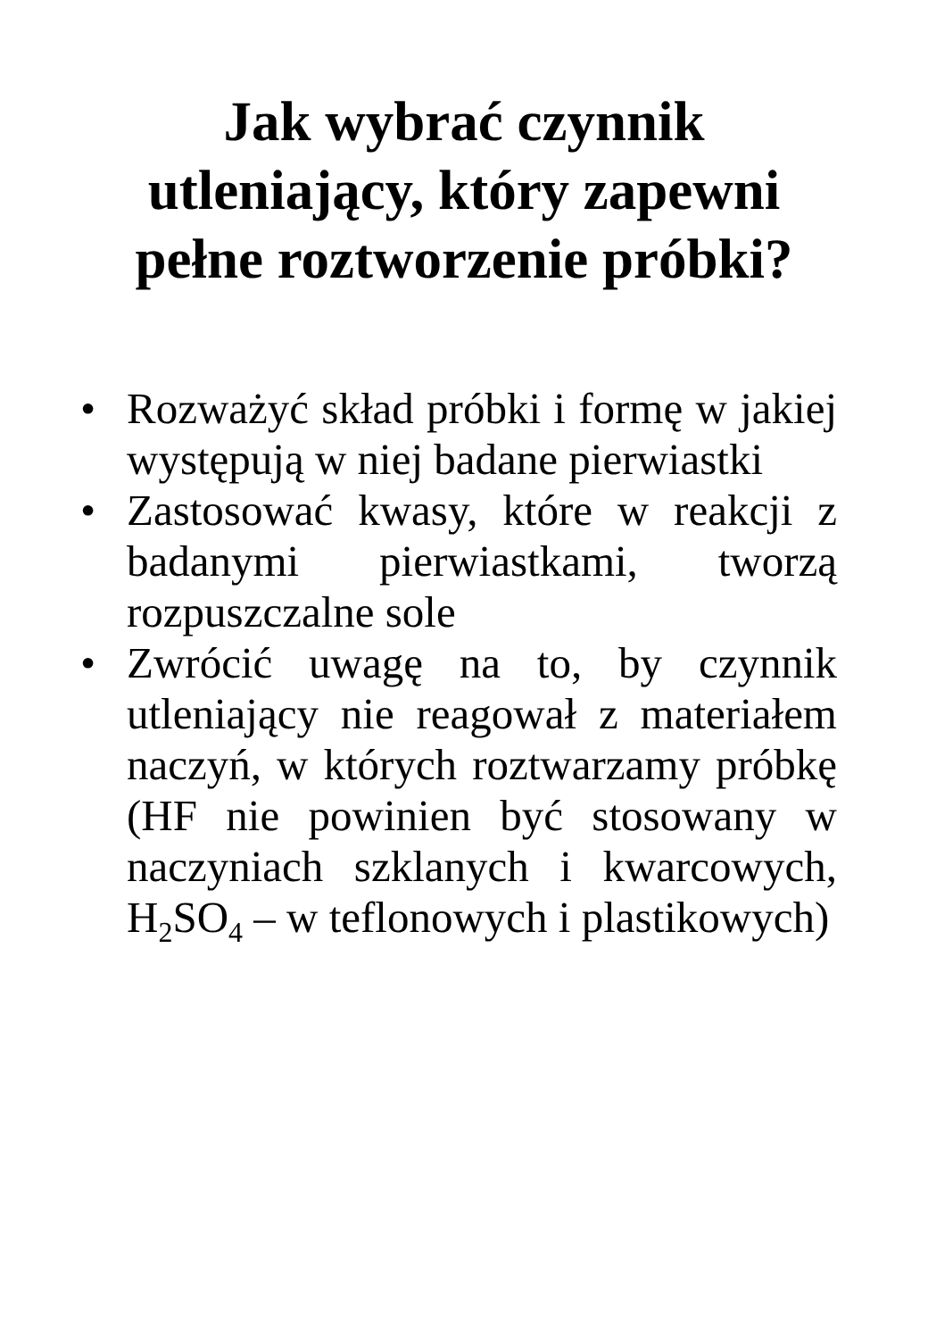Jak wybrać czynnik
utleniający, który zapewni
pełne roztworzenie próbki?
• Rozważyć skład próbki i formę w jakiej występują w niej badane pierwiastki
• Zastosować kwasy, które w reakcji z badanymi pierwiastkami, tworzą rozpuszczalne sole
• Zwrócić uwagę na to, by czynnik utleniający nie reagował z materiałem naczyń, w których roztwarzamy próbkę (HF nie powinien być stosowany w naczyniach szklanych i kwarcowych, H<sub>2</sub>SO<sub>4</sub> – w teflonowych i plastikowych)